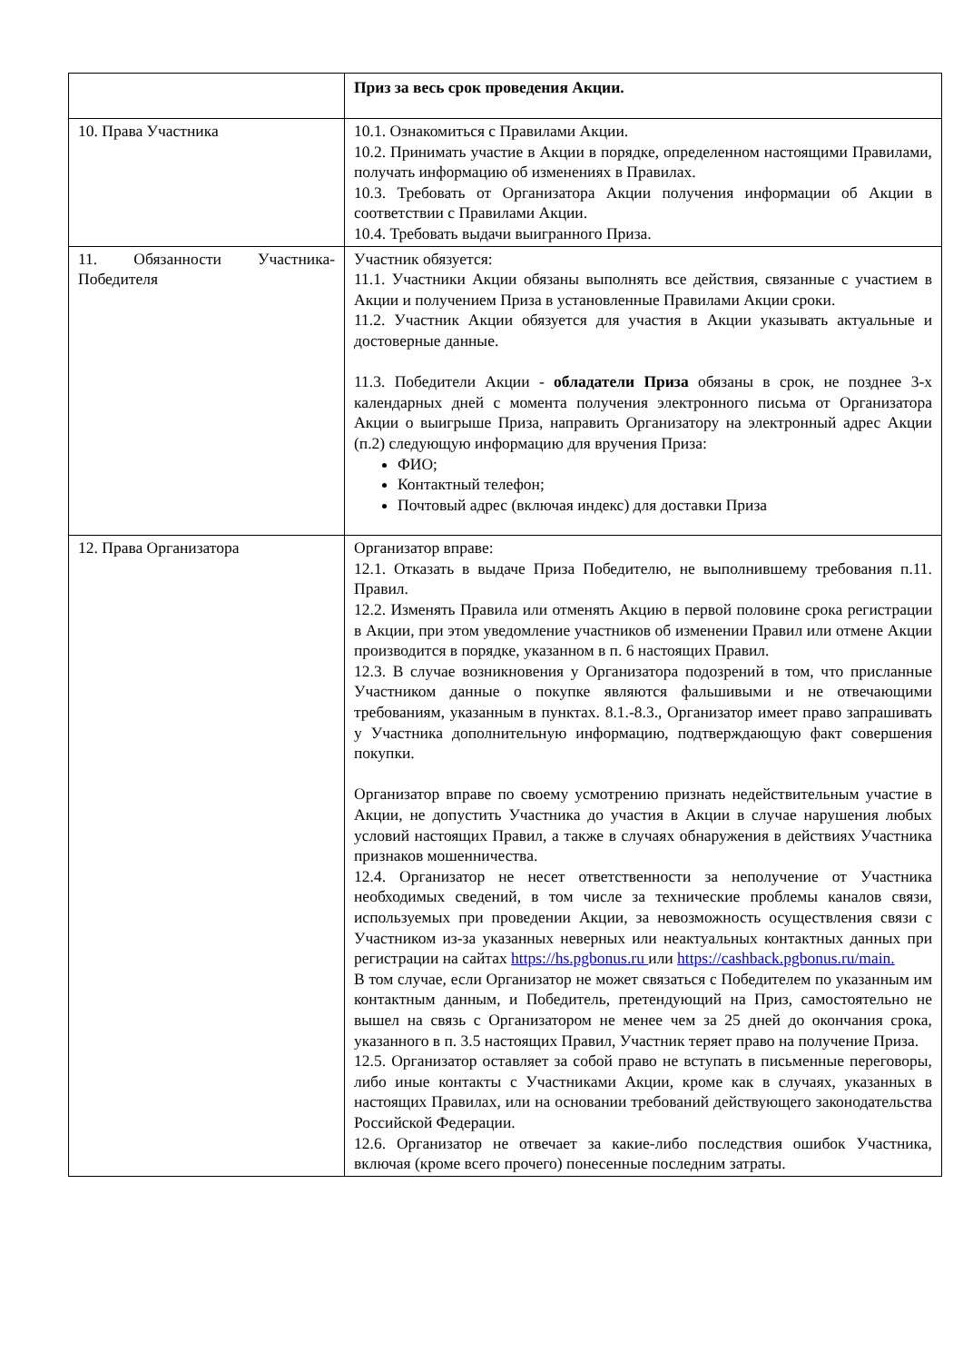| | Приз за весь срок проведения Акции. |
| 10. Права Участника | 10.1. Ознакомиться с Правилами Акции. 10.2. Принимать участие в Акции в порядке, определенном настоящими Правилами, получать информацию об изменениях в Правилах. 10.3. Требовать от Организатора Акции получения информации об Акции в соответствии с Правилами Акции. 10.4. Требовать выдачи выигранного Приза. |
| 11. Обязанности Участника-Победителя | Участник обязуется: 11.1. Участники Акции обязаны выполнять все действия, связанные с участием в Акции и получением Приза в установленные Правилами Акции сроки. 11.2. Участник Акции обязуется для участия в Акции указывать актуальные и достоверные данные. 11.3. Победители Акции - обладатели Приза обязаны в срок, не позднее 3-х календарных дней с момента получения электронного письма от Организатора Акции о выигрыше Приза, направить Организатору на электронный адрес Акции (п.2) следующую информацию для вручения Приза: ФИО; Контактный телефон; Почтовый адрес (включая индекс) для доставки Приза |
| 12. Права Организатора | Организатор вправе: 12.1. Отказать в выдаче Приза Победителю, не выполнившему требования п.11. Правил. 12.2. Изменять Правила или отменять Акцию в первой половине срока регистрации в Акции, при этом уведомление участников об изменении Правил или отмене Акции производится в порядке, указанном в п. 6 настоящих Правил. 12.3. В случае возникновения у Организатора подозрений в том, что присланные Участником данные о покупке являются фальшивыми и не отвечающими требованиям, указанным в пунктах. 8.1.-8.3., Организатор имеет право запрашивать у Участника дополнительную информацию, подтверждающую факт совершения покупки. Организатор вправе по своему усмотрению признать недействительным участие в Акции, не допустить Участника до участия в Акции в случае нарушения любых условий настоящих Правил, а также в случаях обнаружения в действиях Участника признаков мошенничества. 12.4. Организатор не несет ответственности за неполучение от Участника необходимых сведений, в том числе за технические проблемы каналов связи, используемых при проведении Акции, за невозможность осуществления связи с Участником из-за указанных неверных или неактуальных контактных данных при регистрации на сайтах https://hs.pgbonus.ru или https://cashback.pgbonus.ru/main. В том случае, если Организатор не может связаться с Победителем по указанным им контактным данным, и Победитель, претендующий на Приз, самостоятельно не вышел на связь с Организатором не менее чем за 25 дней до окончания срока, указанного в п. 3.5 настоящих Правил, Участник теряет право на получение Приза. 12.5. Организатор оставляет за собой право не вступать в письменные переговоры, либо иные контакты с Участниками Акции, кроме как в случаях, указанных в настоящих Правилах, или на основании требований действующего законодательства Российской Федерации. 12.6. Организатор не отвечает за какие-либо последствия ошибок Участника, включая (кроме всего прочего) понесенные последним затраты. |